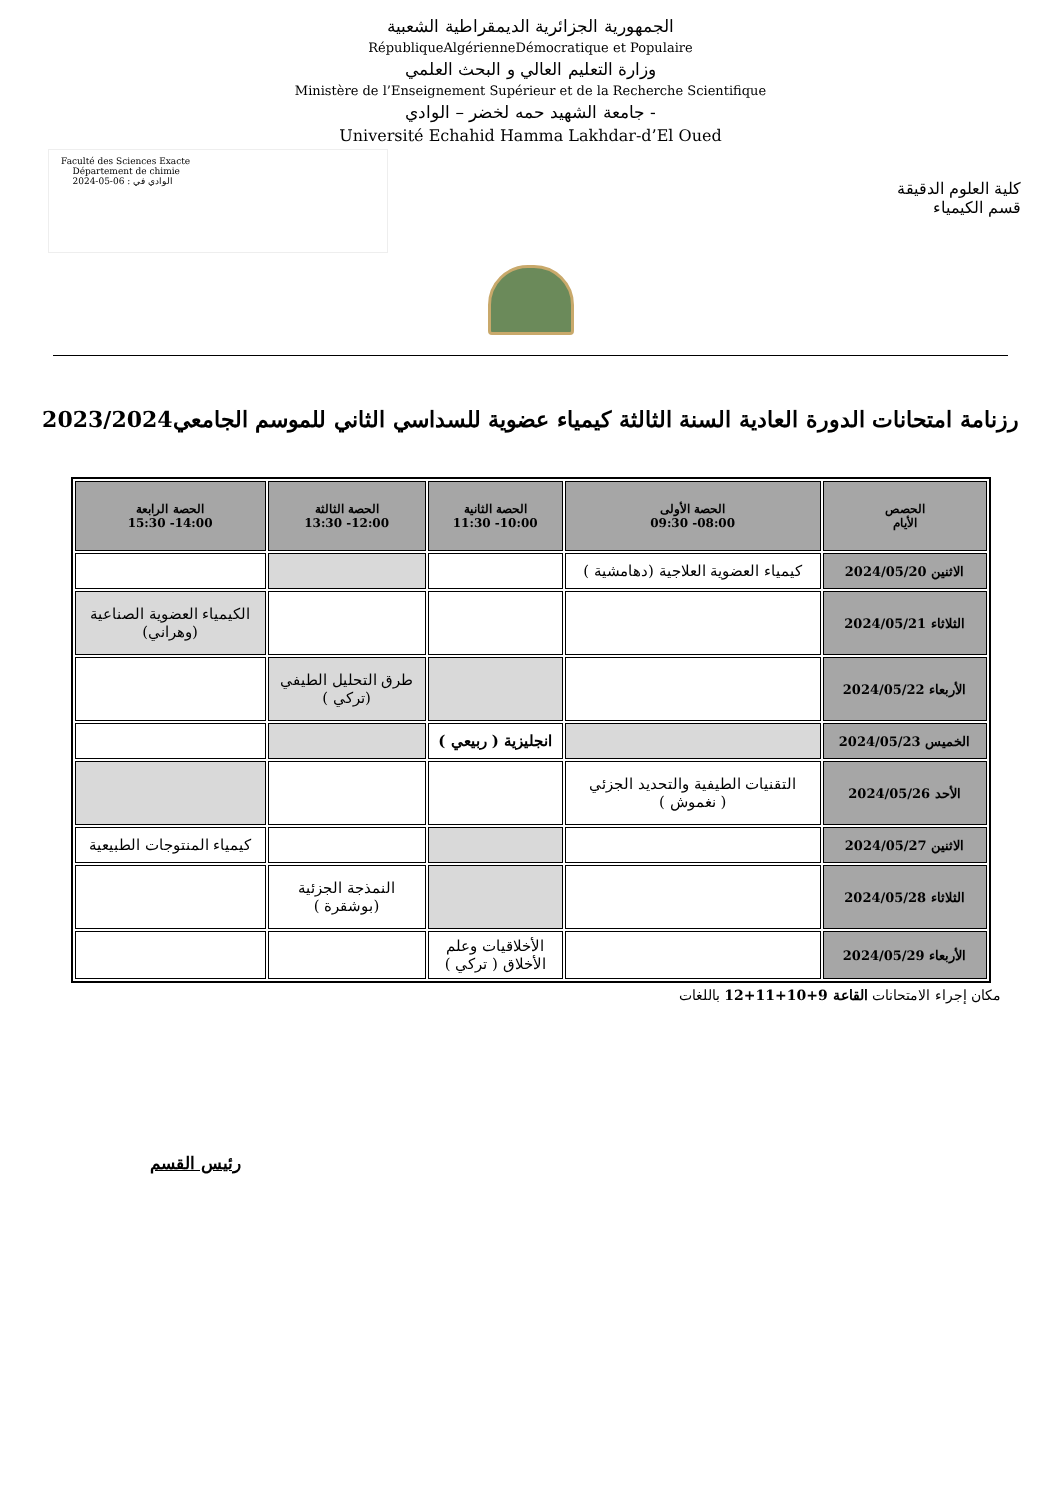الجمهورية الجزائرية الديمقراطية الشعبية
RépubliqueAlgérienneDémocratique et Populaire
وزارة التعليم العالي و البحث العلمي
Ministère de l’Enseignement Supérieur et de la Recherche Scientifique
جامعة الشهيد حمه لخضر – الوادي -
Université Echahid Hamma Lakhdar-d’El Oued
Faculté des Sciences Exacte
Département de chimie
الوادي في : 06-05-2024
كلية العلوم الدقيقة
قسم الكيمياء
رزنامة امتحانات الدورة العادية السنة الثالثة كيمياء عضوية للسداسي الثاني للموسم الجامعي2023/2024
| الحصص الأيام | الحصة الأولى 08:00- 09:30 | الحصة الثانية 10:00- 11:30 | الحصة الثالثة 12:00- 13:30 | الحصة الرابعة 14:00- 15:30 |
| --- | --- | --- | --- | --- |
| الاثنين 2024/05/20 | كيمياء العضوية العلاجية (دهامشية ) | | | |
| الثلاثاء 2024/05/21 | | | | الكيمياء العضوية الصناعية (وهراني) |
| الأربعاء 2024/05/22 | | | طرق التحليل الطيفي (تركي ) | |
| الخميس 2024/05/23 | | انجليزية ( ربيعي ) | | |
| الأحد 2024/05/26 | التقنيات الطيفية والتحديد الجزئي ( نغموش ) | | | |
| الاثنين 2024/05/27 | | | | كيمياء المنتوجات الطبيعية |
| الثلاثاء 2024/05/28 | | | النمذجة الجزئية (بوشقرة ) | |
| الأربعاء 2024/05/29 | | الأخلاقيات وعلم الأخلاق ( تركي ) | | |
مكان إجراء الامتحانات القاعة 9+10+11+12 باللغات
رئيس القسم